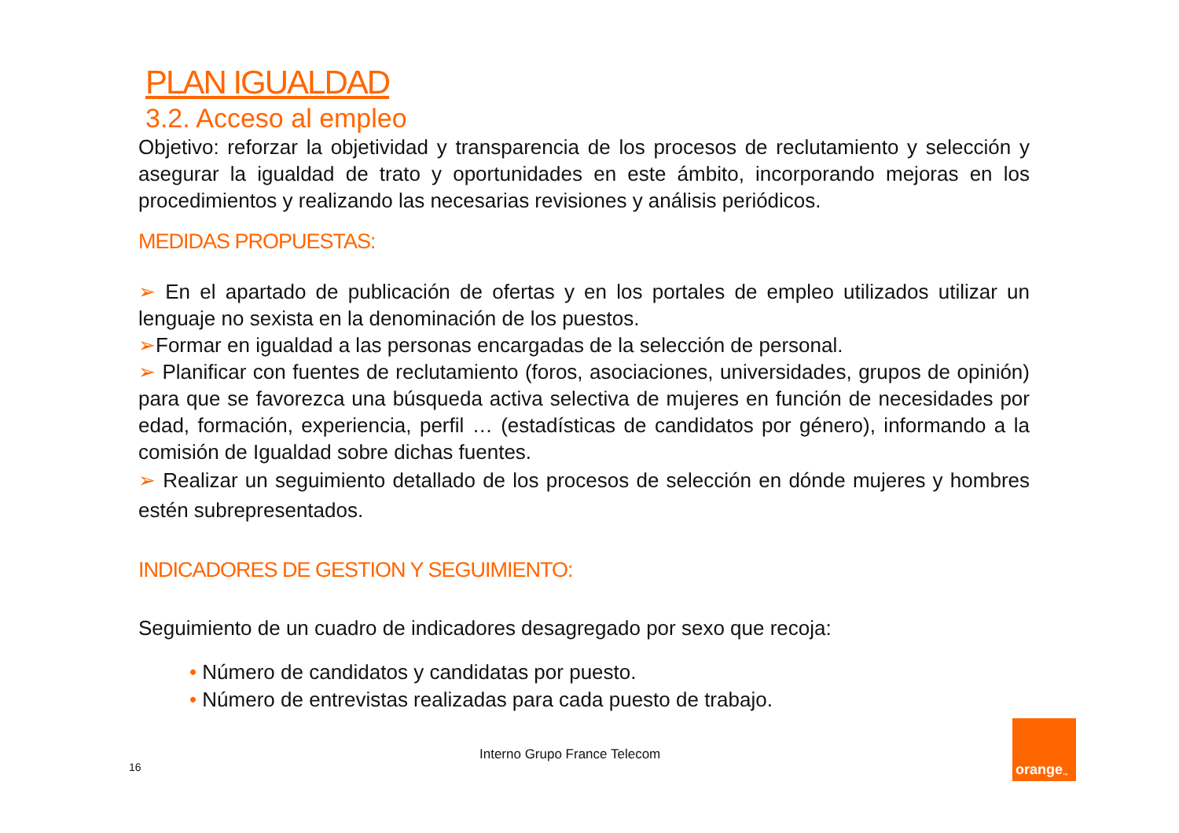PLAN IGUALDAD
3.2. Acceso al empleo
Objetivo: reforzar la objetividad y transparencia de los procesos de reclutamiento y selección y asegurar la igualdad de trato y oportunidades en este ámbito, incorporando mejoras en los procedimientos y realizando las necesarias revisiones y análisis periódicos.
MEDIDAS PROPUESTAS:
➢ En el apartado de publicación de ofertas y en los portales de empleo utilizados utilizar un lenguaje no sexista en la denominación de los puestos.
➢Formar en igualdad a las personas encargadas de la selección de personal.
➢ Planificar con fuentes de reclutamiento (foros, asociaciones, universidades, grupos de opinión) para que se favorezca una búsqueda activa selectiva de mujeres en función de necesidades por edad, formación, experiencia, perfil … (estadísticas de candidatos por género), informando a la comisión de Igualdad sobre dichas fuentes.
➢ Realizar un seguimiento detallado de los procesos de selección en dónde mujeres y hombres estén subrepresentados.
INDICADORES DE GESTION Y SEGUIMIENTO:
Seguimiento de un cuadro de indicadores desagregado por sexo que recoja:
• Número de candidatos y candidatas por puesto.
• Número de entrevistas realizadas para cada puesto de trabajo.
Interno Grupo France Telecom
16
orange<sup>™</sup>